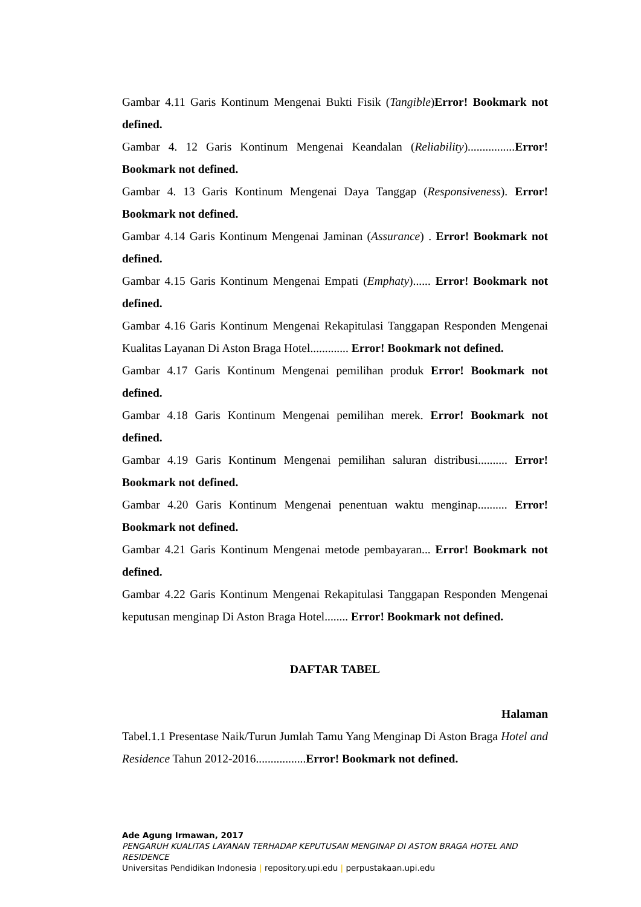Gambar 4.11 Garis Kontinum Mengenai Bukti Fisik (Tangible)Error! Bookmark not defined.
Gambar 4. 12 Garis Kontinum Mengenai Keandalan (Reliability)................Error! Bookmark not defined.
Gambar 4. 13 Garis Kontinum Mengenai Daya Tanggap (Responsiveness). Error! Bookmark not defined.
Gambar 4.14 Garis Kontinum Mengenai Jaminan (Assurance) . Error! Bookmark not defined.
Gambar 4.15 Garis Kontinum Mengenai Empati (Emphaty)...... Error! Bookmark not defined.
Gambar 4.16 Garis Kontinum Mengenai Rekapitulasi Tanggapan Responden Mengenai Kualitas Layanan Di Aston Braga Hotel............. Error! Bookmark not defined.
Gambar 4.17 Garis Kontinum Mengenai pemilihan produk Error! Bookmark not defined.
Gambar 4.18 Garis Kontinum Mengenai pemilihan merek. Error! Bookmark not defined.
Gambar 4.19 Garis Kontinum Mengenai pemilihan saluran distribusi.......... Error! Bookmark not defined.
Gambar 4.20 Garis Kontinum Mengenai penentuan waktu menginap.......... Error! Bookmark not defined.
Gambar 4.21 Garis Kontinum Mengenai metode pembayaran... Error! Bookmark not defined.
Gambar 4.22 Garis Kontinum Mengenai Rekapitulasi Tanggapan Responden Mengenai keputusan menginap Di Aston Braga Hotel........ Error! Bookmark not defined.
DAFTAR TABEL
Halaman
Tabel.1.1 Presentase Naik/Turun Jumlah Tamu Yang Menginap Di Aston Braga Hotel and Residence Tahun 2012-2016.................Error! Bookmark not defined.
Ade Agung Irmawan, 2017
PENGARUH KUALITAS LAYANAN TERHADAP KEPUTUSAN MENGINAP DI ASTON BRAGA HOTEL AND RESIDENCE
Universitas Pendidikan Indonesia | repository.upi.edu | perpustakaan.upi.edu